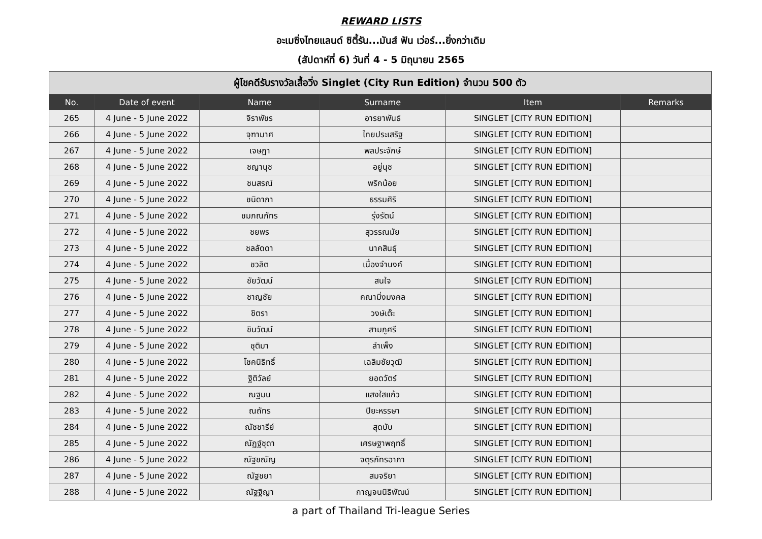REWARD LISTS
อะเมซิ่งไทยแลนด์ ซิตี้รัน...มันส์ ฟัน เว่อร์...ยิ่งกว่าเดิม
(สัปดาห์ที่ 6) วันที่ 4 - 5 มิถุนายน 2565
| ผู้โชคดีรับรางวัลเสื้อวิ่ง Singlet (City Run Edition) จำนวน 500 ตัว | | | | | |
| No. | Date of event | Name | Surname | Item | Remarks |
| 265 | 4 June - 5 June 2022 | จิราพัชร | อารยาพันธ์ | SINGLET [CITY RUN EDITION] | |
| 266 | 4 June - 5 June 2022 | จุฑามาศ | ไทยประเสริฐ | SINGLET [CITY RUN EDITION] | |
| 267 | 4 June - 5 June 2022 | เจษฎา | พลประจักษ์ | SINGLET [CITY RUN EDITION] | |
| 268 | 4 June - 5 June 2022 | ชญานุช | อยู่นุช | SINGLET [CITY RUN EDITION] | |
| 269 | 4 June - 5 June 2022 | ชนสรณ์ | พริกน้อย | SINGLET [CITY RUN EDITION] | |
| 270 | 4 June - 5 June 2022 | ชนิดาภา | ธรรมศิริ | SINGLET [CITY RUN EDITION] | |
| 271 | 4 June - 5 June 2022 | ชมภณภัทร | รุ่งรัตน์ | SINGLET [CITY RUN EDITION] | |
| 272 | 4 June - 5 June 2022 | ชยพร | สุวรรณมัย | SINGLET [CITY RUN EDITION] | |
| 273 | 4 June - 5 June 2022 | ชลลัดดา | นาคสินธุ์ | SINGLET [CITY RUN EDITION] | |
| 274 | 4 June - 5 June 2022 | ชวลิต | เนื่องจำนงค์ | SINGLET [CITY RUN EDITION] | |
| 275 | 4 June - 5 June 2022 | ชัยวัฒน์ | สนใจ | SINGLET [CITY RUN EDITION] | |
| 276 | 4 June - 5 June 2022 | ชาญชัย | คณามิ่งมงคล | SINGLET [CITY RUN EDITION] | |
| 277 | 4 June - 5 June 2022 | ชิตรา | วงษ์เต๊ะ | SINGLET [CITY RUN EDITION] | |
| 278 | 4 June - 5 June 2022 | ชินวัฒน์ | สามภูศรี | SINGLET [CITY RUN EDITION] | |
| 279 | 4 June - 5 June 2022 | ชุติมา | ลำเพ็ง | SINGLET [CITY RUN EDITION] | |
| 280 | 4 June - 5 June 2022 | โชคนิธิทธิ์ | เฉลิมชัยวุฒิ | SINGLET [CITY RUN EDITION] | |
| 281 | 4 June - 5 June 2022 | ฐิติวัลย์ | ยอดวัตร์ | SINGLET [CITY RUN EDITION] | |
| 282 | 4 June - 5 June 2022 | ณฐมน | แสงใสแก้ว | SINGLET [CITY RUN EDITION] | |
| 283 | 4 June - 5 June 2022 | ณถัทร | ปิยะหรรษา | SINGLET [CITY RUN EDITION] | |
| 284 | 4 June - 5 June 2022 | ณัชชารีย์ | สุดบับ | SINGLET [CITY RUN EDITION] | |
| 285 | 4 June - 5 June 2022 | ณัฏฐ์ชุดา | เศรษฐาพฤทธิ์ | SINGLET [CITY RUN EDITION] | |
| 286 | 4 June - 5 June 2022 | ณัฐชณัญ | จตุรภัทรอาภา | SINGLET [CITY RUN EDITION] | |
| 287 | 4 June - 5 June 2022 | ณัฐชยา | สมจริยา | SINGLET [CITY RUN EDITION] | |
| 288 | 4 June - 5 June 2022 | ณัฐฐิญา | กาญจนนิธิพัฒน์ | SINGLET [CITY RUN EDITION] | |
a part of Thailand Tri-league Series